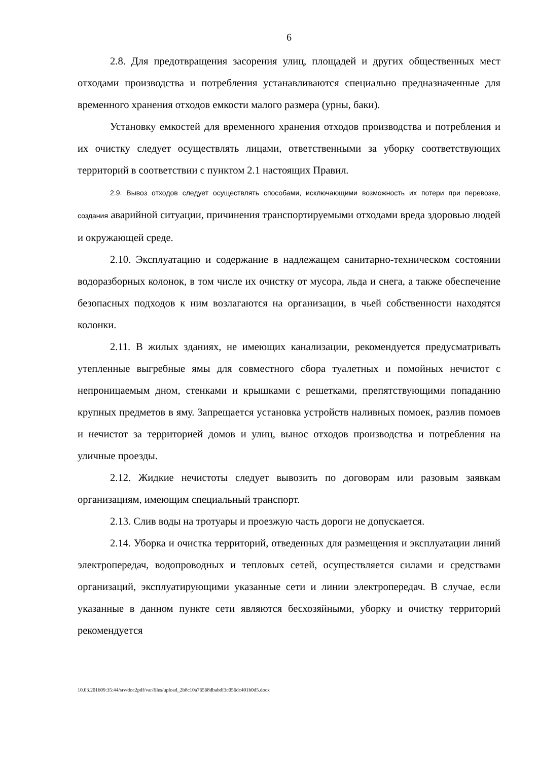6
2.8. Для предотвращения засорения улиц, площадей и других общественных мест отходами производства и потребления устанавливаются специально предназначенные для временного хранения отходов емкости малого размера (урны, баки).
Установку емкостей для временного хранения отходов производства и потребления и их очистку следует осуществлять лицами, ответственными за уборку соответствующих территорий в соответствии с пунктом 2.1 настоящих Правил.
2.9. Вывоз отходов следует осуществлять способами, исключающими возможность их потери при перевозке, создания аварийной ситуации, причинения транспортируемыми отходами вреда здоровью людей и окружающей среде.
2.10. Эксплуатацию и содержание в надлежащем санитарно-техническом состоянии водоразборных колонок, в том числе их очистку от мусора, льда и снега, а также обеспечение безопасных подходов к ним возлагаются на организации, в чьей собственности находятся колонки.
2.11. В жилых зданиях, не имеющих канализации, рекомендуется предусматривать утепленные выгребные ямы для совместного сбора туалетных и помойных нечистот с непроницаемым дном, стенками и крышками с решетками, препятствующими попаданию крупных предметов в яму. Запрещается установка устройств наливных помоек, разлив помоев и нечистот за территорией домов и улиц, вынос отходов производства и потребления на уличные проезды.
2.12. Жидкие нечистоты следует вывозить по договорам или разовым заявкам организациям, имеющим специальный транспорт.
2.13. Слив воды на тротуары и проезжую часть дороги не допускается.
2.14. Уборка и очистка территорий, отведенных для размещения и эксплуатации линий электропередач, водопроводных и тепловых сетей, осуществляется силами и средствами организаций, эксплуатирующими указанные сети и линии электропередач. В случае, если указанные в данном пункте сети являются бесхозяйными, уборку и очистку территорий рекомендуется
10.03.201609:35:44/srv/doc2pdf/var/files/upload_2b8c10a76568dbabdf3c056dc401b0d5.docx